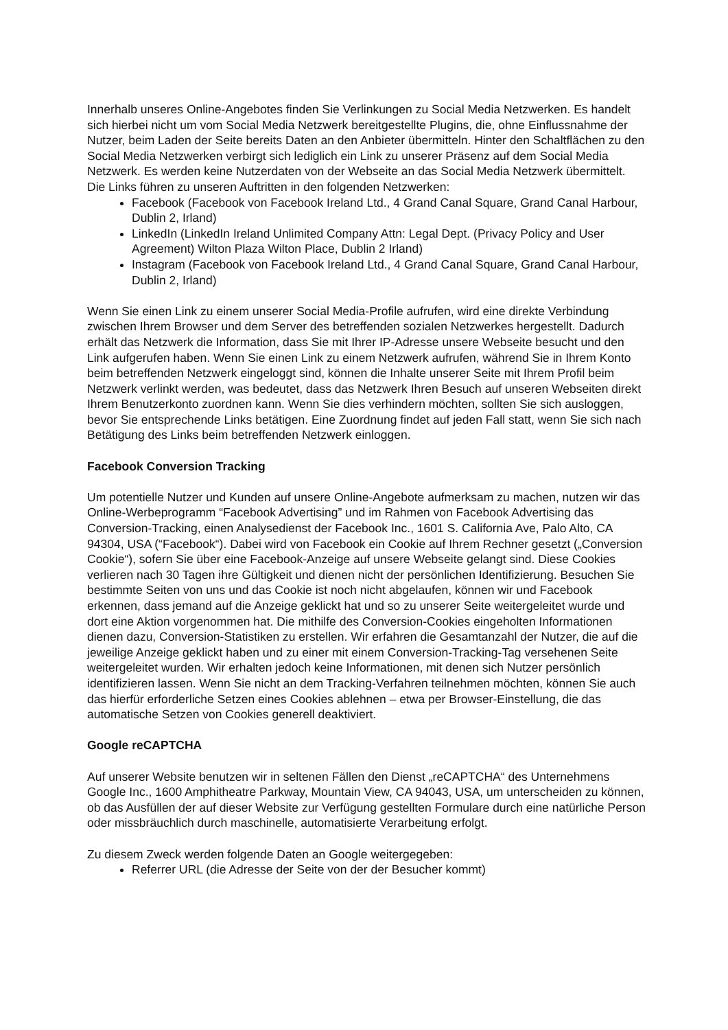Innerhalb unseres Online-Angebotes finden Sie Verlinkungen zu Social Media Netzwerken. Es handelt sich hierbei nicht um vom Social Media Netzwerk bereitgestellte Plugins, die, ohne Einflussnahme der Nutzer, beim Laden der Seite bereits Daten an den Anbieter übermitteln. Hinter den Schaltflächen zu den Social Media Netzwerken verbirgt sich lediglich ein Link zu unserer Präsenz auf dem Social Media Netzwerk. Es werden keine Nutzerdaten von der Webseite an das Social Media Netzwerk übermittelt. Die Links führen zu unseren Auftritten in den folgenden Netzwerken:
Facebook (Facebook von Facebook Ireland Ltd., 4 Grand Canal Square, Grand Canal Harbour, Dublin 2, Irland)
LinkedIn (LinkedIn Ireland Unlimited Company Attn: Legal Dept. (Privacy Policy and User Agreement) Wilton Plaza Wilton Place, Dublin 2 Irland)
Instagram (Facebook von Facebook Ireland Ltd., 4 Grand Canal Square, Grand Canal Harbour, Dublin 2, Irland)
Wenn Sie einen Link zu einem unserer Social Media-Profile aufrufen, wird eine direkte Verbindung zwischen Ihrem Browser und dem Server des betreffenden sozialen Netzwerkes hergestellt. Dadurch erhält das Netzwerk die Information, dass Sie mit Ihrer IP-Adresse unsere Webseite besucht und den Link aufgerufen haben. Wenn Sie einen Link zu einem Netzwerk aufrufen, während Sie in Ihrem Konto beim betreffenden Netzwerk eingeloggt sind, können die Inhalte unserer Seite mit Ihrem Profil beim Netzwerk verlinkt werden, was bedeutet, dass das Netzwerk Ihren Besuch auf unseren Webseiten direkt Ihrem Benutzerkonto zuordnen kann. Wenn Sie dies verhindern möchten, sollten Sie sich ausloggen, bevor Sie entsprechende Links betätigen. Eine Zuordnung findet auf jeden Fall statt, wenn Sie sich nach Betätigung des Links beim betreffenden Netzwerk einloggen.
Facebook Conversion Tracking
Um potentielle Nutzer und Kunden auf unsere Online-Angebote aufmerksam zu machen, nutzen wir das Online-Werbeprogramm “Facebook Advertising” und im Rahmen von Facebook Advertising das Conversion-Tracking, einen Analysedienst der Facebook Inc., 1601 S. California Ave, Palo Alto, CA 94304, USA (“Facebook“). Dabei wird von Facebook ein Cookie auf Ihrem Rechner gesetzt („Conversion Cookie“), sofern Sie über eine Facebook-Anzeige auf unsere Webseite gelangt sind. Diese Cookies verlieren nach 30 Tagen ihre Gültigkeit und dienen nicht der persönlichen Identifizierung. Besuchen Sie bestimmte Seiten von uns und das Cookie ist noch nicht abgelaufen, können wir und Facebook erkennen, dass jemand auf die Anzeige geklickt hat und so zu unserer Seite weitergeleitet wurde und dort eine Aktion vorgenommen hat. Die mithilfe des Conversion-Cookies eingeholten Informationen dienen dazu, Conversion-Statistiken zu erstellen. Wir erfahren die Gesamtanzahl der Nutzer, die auf die jeweilige Anzeige geklickt haben und zu einer mit einem Conversion-Tracking-Tag versehenen Seite weitergeleitet wurden. Wir erhalten jedoch keine Informationen, mit denen sich Nutzer persönlich identifizieren lassen. Wenn Sie nicht an dem Tracking-Verfahren teilnehmen möchten, können Sie auch das hierfür erforderliche Setzen eines Cookies ablehnen – etwa per Browser-Einstellung, die das automatische Setzen von Cookies generell deaktiviert.
Google reCAPTCHA
Auf unserer Website benutzen wir in seltenen Fällen den Dienst „reCAPTCHA“ des Unternehmens Google Inc., 1600 Amphitheatre Parkway, Mountain View, CA 94043, USA, um unterscheiden zu können, ob das Ausfüllen der auf dieser Website zur Verfügung gestellten Formulare durch eine natürliche Person oder missbräuchlich durch maschinelle, automatisierte Verarbeitung erfolgt.
Zu diesem Zweck werden folgende Daten an Google weitergegeben:
Referrer URL (die Adresse der Seite von der der Besucher kommt)